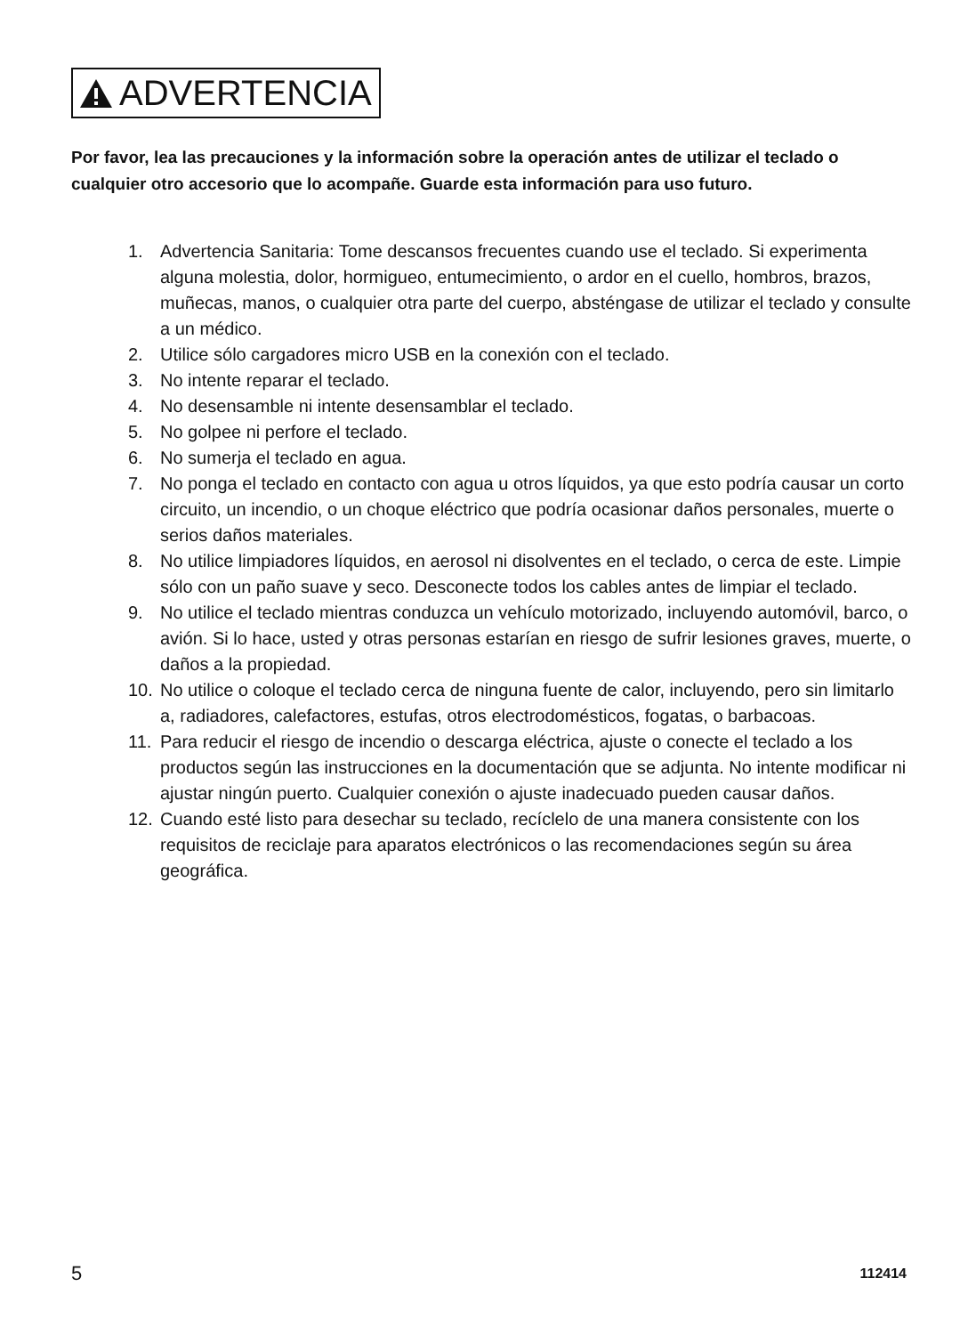ADVERTENCIA
Por favor, lea las precauciones y la información sobre la operación antes de utilizar el teclado o cualquier otro accesorio que lo acompañe. Guarde esta información para uso futuro.
1. Advertencia Sanitaria: Tome descansos frecuentes cuando use el teclado. Si experimenta alguna molestia, dolor, hormigueo, entumecimiento, o ardor en el cuello, hombros, brazos, muñecas, manos, o cualquier otra parte del cuerpo, absténgase de utilizar el teclado y consulte a un médico.
2. Utilice sólo cargadores micro USB en la conexión con el teclado.
3. No intente reparar el teclado.
4. No desensamble ni intente desensamblar el teclado.
5. No golpee ni perfore el teclado.
6. No sumerja el teclado en agua.
7. No ponga el teclado en contacto con agua u otros líquidos, ya que esto podría causar un corto circuito, un incendio, o un choque eléctrico que podría ocasionar daños personales, muerte o serios daños materiales.
8. No utilice limpiadores líquidos, en aerosol ni disolventes en el teclado, o cerca de este. Limpie sólo con un paño suave y seco. Desconecte todos los cables antes de limpiar el teclado.
9. No utilice el teclado mientras conduzca un vehículo motorizado, incluyendo automóvil, barco, o avión. Si lo hace, usted y otras personas estarían en riesgo de sufrir lesiones graves, muerte, o daños a la propiedad.
10. No utilice o coloque el teclado cerca de ninguna fuente de calor, incluyendo, pero sin limitarlo a, radiadores, calefactores, estufas, otros electrodomésticos, fogatas, o barbacoas.
11. Para reducir el riesgo de incendio o descarga eléctrica, ajuste o conecte el teclado a los productos según las instrucciones en la documentación que se adjunta. No intente modificar ni ajustar ningún puerto. Cualquier conexión o ajuste inadecuado pueden causar daños.
12. Cuando esté listo para desechar su teclado, recíclelo de una manera consistente con los requisitos de reciclaje para aparatos electrónicos o las recomendaciones según su área geográfica.
5 112414